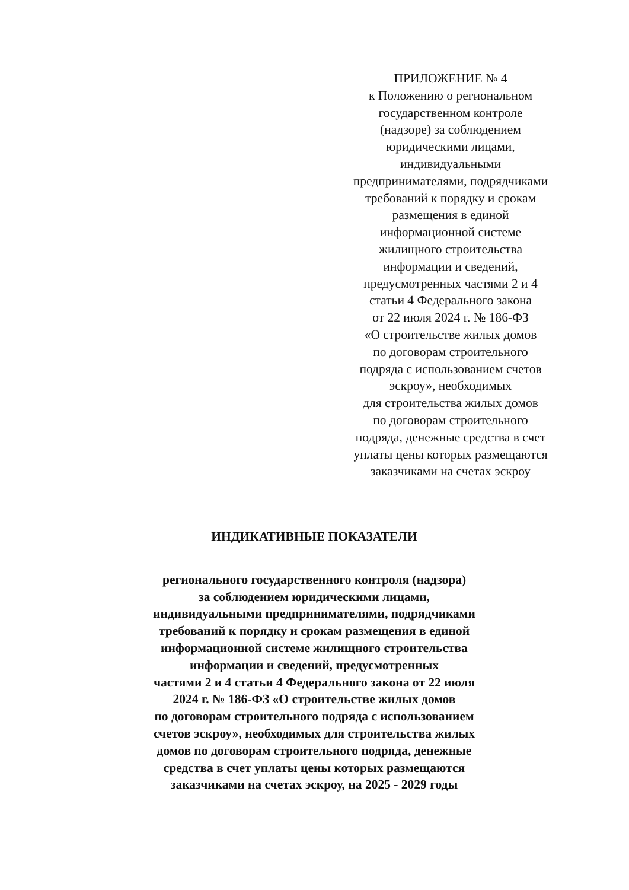ПРИЛОЖЕНИЕ № 4
к Положению о региональном
государственном контроле
(надзоре) за соблюдением
юридическими лицами,
индивидуальными
предпринимателями, подрядчиками
требований к порядку и срокам
размещения в единой
информационной системе
жилищного строительства
информации и сведений,
предусмотренных частями 2 и 4
статьи 4 Федерального закона
от 22 июля 2024 г. № 186-ФЗ
«О строительстве жилых домов
по договорам строительного
подряда с использованием счетов
эскроу», необходимых
для строительства жилых домов
по договорам строительного
подряда, денежные средства в счет
уплаты цены которых размещаются
заказчиками на счетах эскроу
ИНДИКАТИВНЫЕ ПОКАЗАТЕЛИ
регионального государственного контроля (надзора)
за соблюдением юридическими лицами,
индивидуальными предпринимателями, подрядчиками
требований к порядку и срокам размещения в единой
информационной системе жилищного строительства
информации и сведений, предусмотренных
частями 2 и 4 статьи 4 Федерального закона от 22 июля
2024 г. № 186-ФЗ «О строительстве жилых домов
по договорам строительного подряда с использованием
счетов эскроу», необходимых для строительства жилых
домов по договорам строительного подряда, денежные
средства в счет уплаты цены которых размещаются
заказчиками на счетах эскроу, на 2025 - 2029 годы